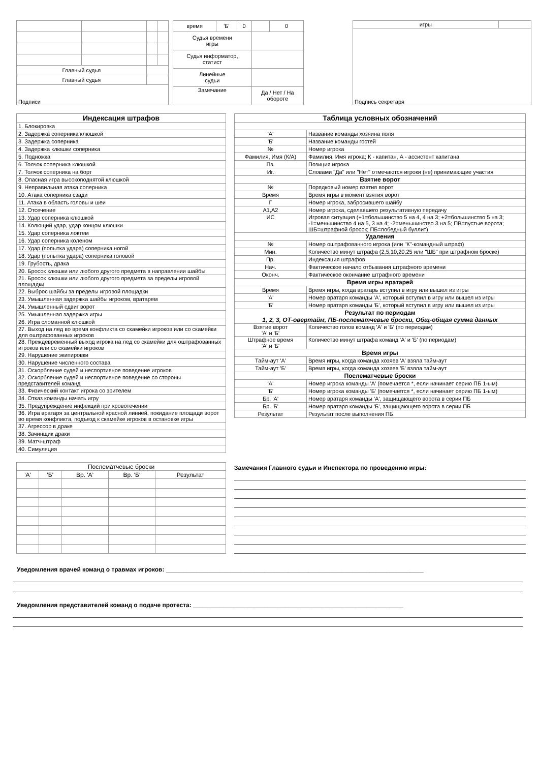| Главный судья | | | |
| Главный судья | | | |
| Подписи | | | |
| время | 'Б' | 0 | | 0 |
| Судья времени игры | | | | |
| Судья информатор, статист | | | | |
| Линейные судьи | | | | |
| Замечание | | | Да / Нет / На обороте | |
| игры | |
| Подпись секретаря | |
| Индексация штрафов |
| 1. Блокировка |
| 2. Задержка соперника клюшкой |
| 3. Задержка соперника |
| 4. Задержка клюшки соперника |
| 5. Подножка |
| 6. Толчок соперника клюшкой |
| 7. Толчок соперника на борт |
| 8. Опасная игра высокоподнятой клюшкой |
| 9. Неправильная атака соперника |
| 10. Атака соперника сзади |
| 11. Атака в область головы и шеи |
| 12. Отсечение |
| 13. Удар соперника клюшкой |
| 14. Колющий удар, удар концом клюшки |
| 15. Удар соперника локтем |
| 16. Удар соперника коленом |
| 17. Удар (попытка удара) соперника ногой |
| 18. Удар (попытка удара) соперника головой |
| 19. Грубость, драка |
| 20. Бросок клюшки или любого другого предмета в направлении шайбы |
| 21. Бросок клюшки или любого другого предмета за пределы игровой площадки |
| 22. Выброс шайбы за пределы игровой площадки |
| 23. Умышленная задержка шайбы игроком, вратарем |
| 24. Умышленный сдвиг ворот |
| 25. Умышленная задержка игры |
| 26. Игра сломанной клюшкой |
| 27. Выход на лед во время конфликта со скамейки игроков или со скамейки для оштрафованных игроков |
| 28. Преждевременный выход игрока на лед со скамейки для оштрафованных игроков или со скамейки игроков |
| 29. Нарушение экипировки |
| 30. Нарушение численного состава |
| 31. Оскорбление судей и неспортивное поведение игроков |
| 32. Оскорбление судей и неспортивное поведение со стороны представителей команд |
| 33. Физический контакт игрока со зрителем |
| 34. Отказ команды начать игру |
| 35. Предупреждение инфекций при кровотечении |
| 36. Игра вратаря за центральной красной линией, покидание площади ворот во время конфликта, подъезд к скамейке игроков в остановке игры |
| 37. Агрессор в драке |
| 38. Зачинщик драки |
| 39. Матч-штраф |
| 40. Симуляция |
| Таблица условных обозначений | |
| 'А' | Название команды хозяина поля |
| 'Б' | Название команды гостей |
| № | Номер игрока |
| Фамилия, Имя (К/А) | Фамилия, Имя игрока; К - капитан, А - ассистент капитана |
| Пз. | Позиция игрока |
| Иг. | Словами "Да" или "Нет" отмечаются игроки (не) принимающие участия |
| Взятие ворот | |
| № | Порядковый номер взятия ворот |
| Время | Время игры в момент взятия ворот |
| Г | Номер игрока, забросившего шайбу |
| А1,А2 | Номер игрока, сделавшего результативную передачу |
| ИС | Игровая ситуация (+1=большинство 5 на 4, 4 на 3; +2=большинство 5 на 3; -1=меньшинство 4 на 5, 3 на 4; -2=меньшинство 3 на 5; ПВ=пустые ворота; ШБ=штрафной бросок; ПБ=победный буллит) |
| Удаления | |
| № | Номер оштрафованного игрока (или "К"-командный штраф) |
| Мин. | Количество минут штрафа (2,5,10,20,25 или "ШБ" при штрафном броске) |
| Пр. | Индексация штрафов |
| Нач. | Фактическое начало отбывания штрафного времени |
| Оконч. | Фактическое окончание штрафного времени |
| Время игры вратарей | |
| Время | Время игры, когда вратарь вступил в игру или вышел из игры |
| 'А' | Номер вратаря команды 'А', который вступил в игру или вышел из игры |
| 'Б' | Номер вратаря команды 'Б', который вступил в игру или вышел из игры |
| Результат по периодам 1, 2, 3, ОТ-овертайм, ПБ-послематчевые броски, Общ-общая сумма данных | |
| Взятие ворот 'А' и 'Б' | Количество голов команд 'А' и 'Б' (по периодам) |
| Штрафное время 'А' и 'Б' | Количество минут штрафа команд 'А' и 'Б' (по периодам) |
| Время игры | |
| Тайм-аут 'А' | Время игры, когда команда хозяев 'А' взяла тайм-аут |
| Тайм-аут 'Б' | Время игры, когда команда хозяев 'Б' взяла тайм-аут |
| Послематчевые броски | |
| 'А' | Номер игрока команды 'А' (помечается *, если начинает серию ПБ 1-ым) |
| 'Б' | Номер игрока команды 'Б' (помечается *, если начинает серию ПБ 1-ым) |
| Бр. 'А' | Номер вратаря команды 'А', защищающего ворота в серии ПБ |
| Бр. 'Б' | Номер вратаря команды 'Б', защищающего ворота в серии ПБ |
| Результат | Результат после выполнения ПБ |
| Послематчевые броски | | | | |
| 'А' | 'Б' | Вр. 'А' | Вр. 'Б' | Результат |
Замечания Главного судьи и Инспектора по проведению игры:
Уведомления врачей команд о травмах игроков: ____________________________________________________________________________
Уведомления представителей команд о подаче протеста: ______________________________________________________________